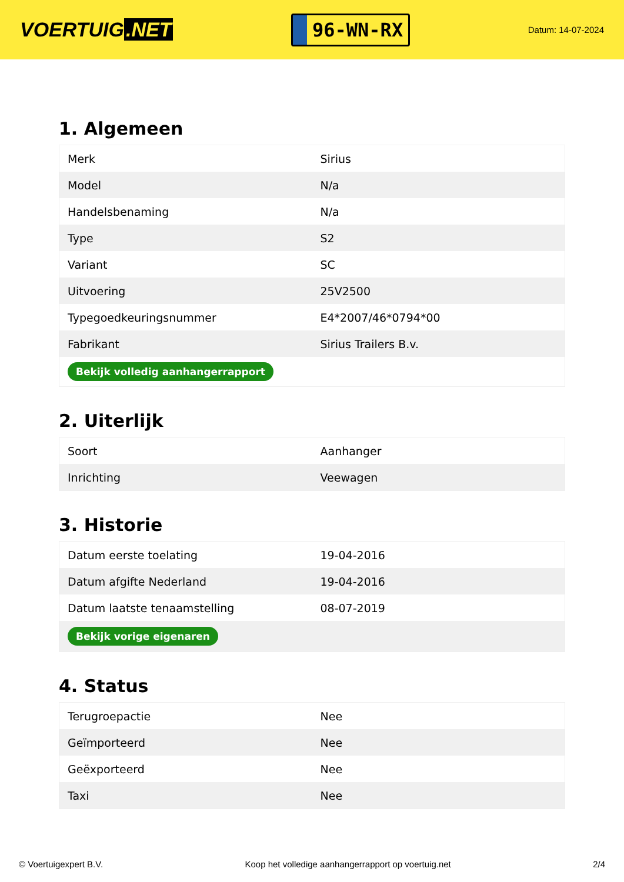VOERTUIG.NET
96-WN-RX
Datum: 14-07-2024
1. Algemeen
| Merk | Sirius |
| Model | N/a |
| Handelsbenaming | N/a |
| Type | S2 |
| Variant | SC |
| Uitvoering | 25V2500 |
| Typegoedkeuringsnummer | E4*2007/46*0794*00 |
| Fabrikant | Sirius Trailers B.v. |
| Bekijk volledig aanhangerrapport | |
2. Uiterlijk
| Soort | Aanhanger |
| Inrichting | Veewagen |
3. Historie
| Datum eerste toelating | 19-04-2016 |
| Datum afgifte Nederland | 19-04-2016 |
| Datum laatste tenaamstelling | 08-07-2019 |
| Bekijk vorige eigenaren | |
4. Status
| Terugroepactie | Nee |
| Geïmporteerd | Nee |
| Geëxporteerd | Nee |
| Taxi | Nee |
© Voertuigexpert B.V. Koop het volledige aanhangerrapport op voertuig.net 2/4